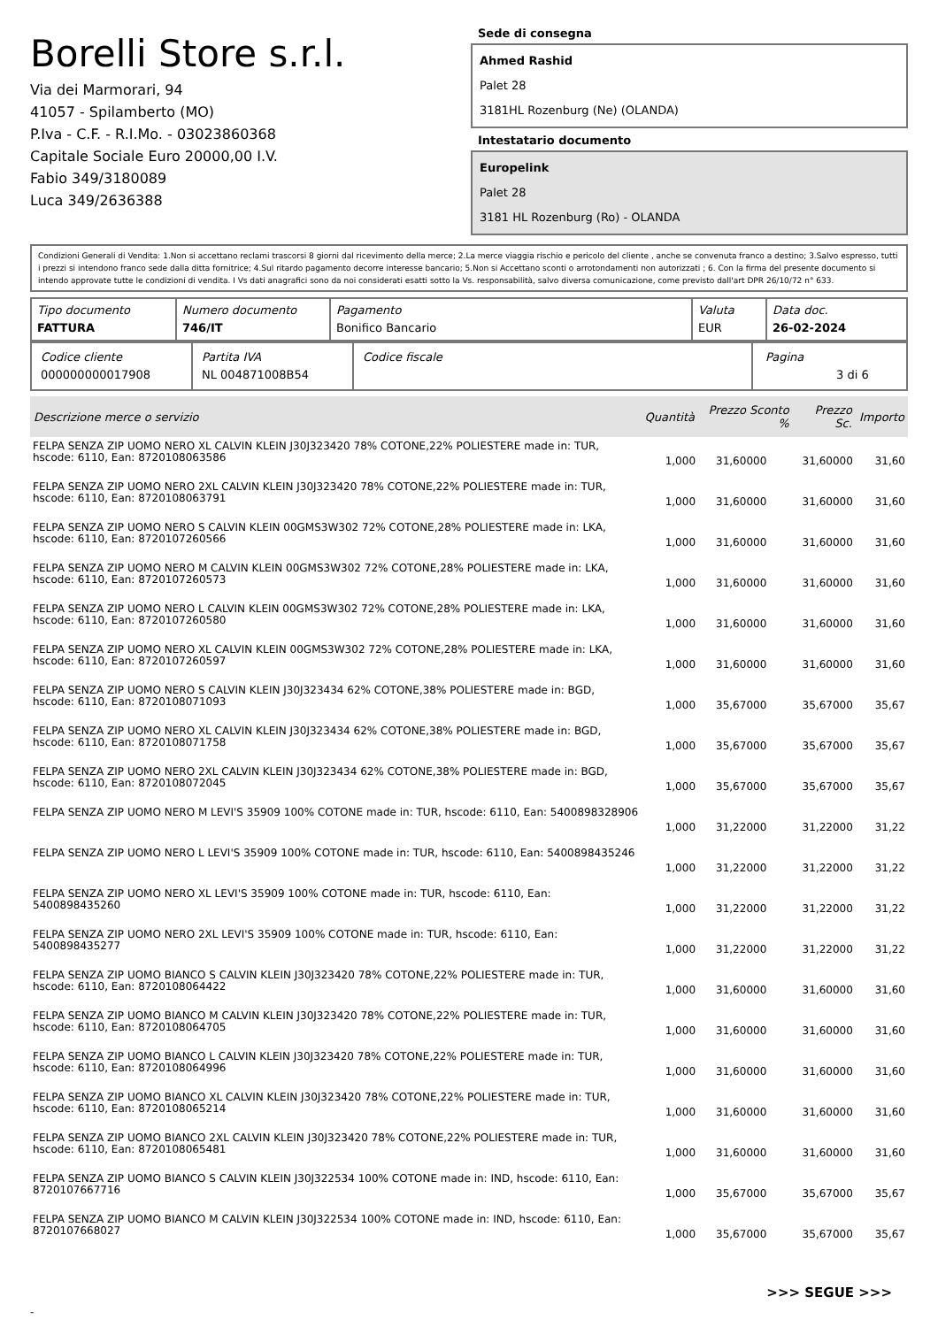Borelli Store s.r.l.
Via dei Marmorari, 94
41057 - Spilamberto (MO)
P.Iva - C.F. - R.I.Mo. - 03023860368
Capitale Sociale Euro 20000,00 I.V.
Fabio 349/3180089
Luca 349/2636388
Sede di consegna
Ahmed Rashid
Palet 28
3181HL Rozenburg (Ne) (OLANDA)
Intestatario documento
Europelink
Palet 28
3181 HL Rozenburg (Ro) - OLANDA
Condizioni Generali di Vendita: 1.Non si accettano reclami trascorsi 8 giorni dal ricevimento della merce; 2.La merce viaggia rischio e pericolo del cliente , anche se convenuta franco a destino; 3.Salvo espresso, tutti i prezzi si intendono franco sede dalla ditta fornitrice; 4.Sul ritardo pagamento decorre interesse bancario; 5.Non si Accettano sconti o arrotondamenti non autorizzati ; 6. Con la firma del presente documento si intendo approvate tutte le condizioni di vendita. I Vs dati anagrafici sono da noi considerati esatti sotto la Vs. responsabilità, salvo diversa comunicazione, come previsto dall'art DPR 26/10/72 n° 633.
| Tipo documento FATTURA | Numero documento 746/IT | Pagamento Bonifico Bancario | Valuta EUR | Data doc. 26-02-2024 |
| Codice cliente 000000000017908 | Partita IVA NL 004871008B54 | Codice fiscale | Pagina 3 di 6 |
| Descrizione merce o servizio | Quantità | Prezzo Sconto % | Prezzo Sc. | Importo |
| --- | --- | --- | --- | --- |
| FELPA SENZA ZIP UOMO NERO XL CALVIN KLEIN J30J323420 78% COTONE,22% POLIESTERE made in: TUR, hscode: 6110, Ean: 8720108063586 | 1,000 | 31,60000 | 31,60000 | 31,60 |
| FELPA SENZA ZIP UOMO NERO 2XL CALVIN KLEIN J30J323420 78% COTONE,22% POLIESTERE made in: TUR, hscode: 6110, Ean: 8720108063791 | 1,000 | 31,60000 | 31,60000 | 31,60 |
| FELPA SENZA ZIP UOMO NERO S CALVIN KLEIN 00GMS3W302 72% COTONE,28% POLIESTERE made in: LKA, hscode: 6110, Ean: 8720107260566 | 1,000 | 31,60000 | 31,60000 | 31,60 |
| FELPA SENZA ZIP UOMO NERO M CALVIN KLEIN 00GMS3W302 72% COTONE,28% POLIESTERE made in: LKA, hscode: 6110, Ean: 8720107260573 | 1,000 | 31,60000 | 31,60000 | 31,60 |
| FELPA SENZA ZIP UOMO NERO L CALVIN KLEIN 00GMS3W302 72% COTONE,28% POLIESTERE made in: LKA, hscode: 6110, Ean: 8720107260580 | 1,000 | 31,60000 | 31,60000 | 31,60 |
| FELPA SENZA ZIP UOMO NERO XL CALVIN KLEIN 00GMS3W302 72% COTONE,28% POLIESTERE made in: LKA, hscode: 6110, Ean: 8720107260597 | 1,000 | 31,60000 | 31,60000 | 31,60 |
| FELPA SENZA ZIP UOMO NERO S CALVIN KLEIN J30J323434 62% COTONE,38% POLIESTERE made in: BGD, hscode: 6110, Ean: 8720108071093 | 1,000 | 35,67000 | 35,67000 | 35,67 |
| FELPA SENZA ZIP UOMO NERO XL CALVIN KLEIN J30J323434 62% COTONE,38% POLIESTERE made in: BGD, hscode: 6110, Ean: 8720108071758 | 1,000 | 35,67000 | 35,67000 | 35,67 |
| FELPA SENZA ZIP UOMO NERO 2XL CALVIN KLEIN J30J323434 62% COTONE,38% POLIESTERE made in: BGD, hscode: 6110, Ean: 8720108072045 | 1,000 | 35,67000 | 35,67000 | 35,67 |
| FELPA SENZA ZIP UOMO NERO M LEVI'S 35909 100% COTONE made in: TUR, hscode: 6110, Ean: 5400898328906 | 1,000 | 31,22000 | 31,22000 | 31,22 |
| FELPA SENZA ZIP UOMO NERO L LEVI'S 35909 100% COTONE made in: TUR, hscode: 6110, Ean: 5400898435246 | 1,000 | 31,22000 | 31,22000 | 31,22 |
| FELPA SENZA ZIP UOMO NERO XL LEVI'S 35909 100% COTONE made in: TUR, hscode: 6110, Ean: 5400898435260 | 1,000 | 31,22000 | 31,22000 | 31,22 |
| FELPA SENZA ZIP UOMO NERO 2XL LEVI'S 35909 100% COTONE made in: TUR, hscode: 6110, Ean: 5400898435277 | 1,000 | 31,22000 | 31,22000 | 31,22 |
| FELPA SENZA ZIP UOMO BIANCO S CALVIN KLEIN J30J323420 78% COTONE,22% POLIESTERE made in: TUR, hscode: 6110, Ean: 8720108064422 | 1,000 | 31,60000 | 31,60000 | 31,60 |
| FELPA SENZA ZIP UOMO BIANCO M CALVIN KLEIN J30J323420 78% COTONE,22% POLIESTERE made in: TUR, hscode: 6110, Ean: 8720108064705 | 1,000 | 31,60000 | 31,60000 | 31,60 |
| FELPA SENZA ZIP UOMO BIANCO L CALVIN KLEIN J30J323420 78% COTONE,22% POLIESTERE made in: TUR, hscode: 6110, Ean: 8720108064996 | 1,000 | 31,60000 | 31,60000 | 31,60 |
| FELPA SENZA ZIP UOMO BIANCO XL CALVIN KLEIN J30J323420 78% COTONE,22% POLIESTERE made in: TUR, hscode: 6110, Ean: 8720108065214 | 1,000 | 31,60000 | 31,60000 | 31,60 |
| FELPA SENZA ZIP UOMO BIANCO 2XL CALVIN KLEIN J30J323420 78% COTONE,22% POLIESTERE made in: TUR, hscode: 6110, Ean: 8720108065481 | 1,000 | 31,60000 | 31,60000 | 31,60 |
| FELPA SENZA ZIP UOMO BIANCO S CALVIN KLEIN J30J322534 100% COTONE made in: IND, hscode: 6110, Ean: 8720107667716 | 1,000 | 35,67000 | 35,67000 | 35,67 |
| FELPA SENZA ZIP UOMO BIANCO M CALVIN KLEIN J30J322534 100% COTONE made in: IND, hscode: 6110, Ean: 8720107668027 | 1,000 | 35,67000 | 35,67000 | 35,67 |
>>> SEGUE >>>
-